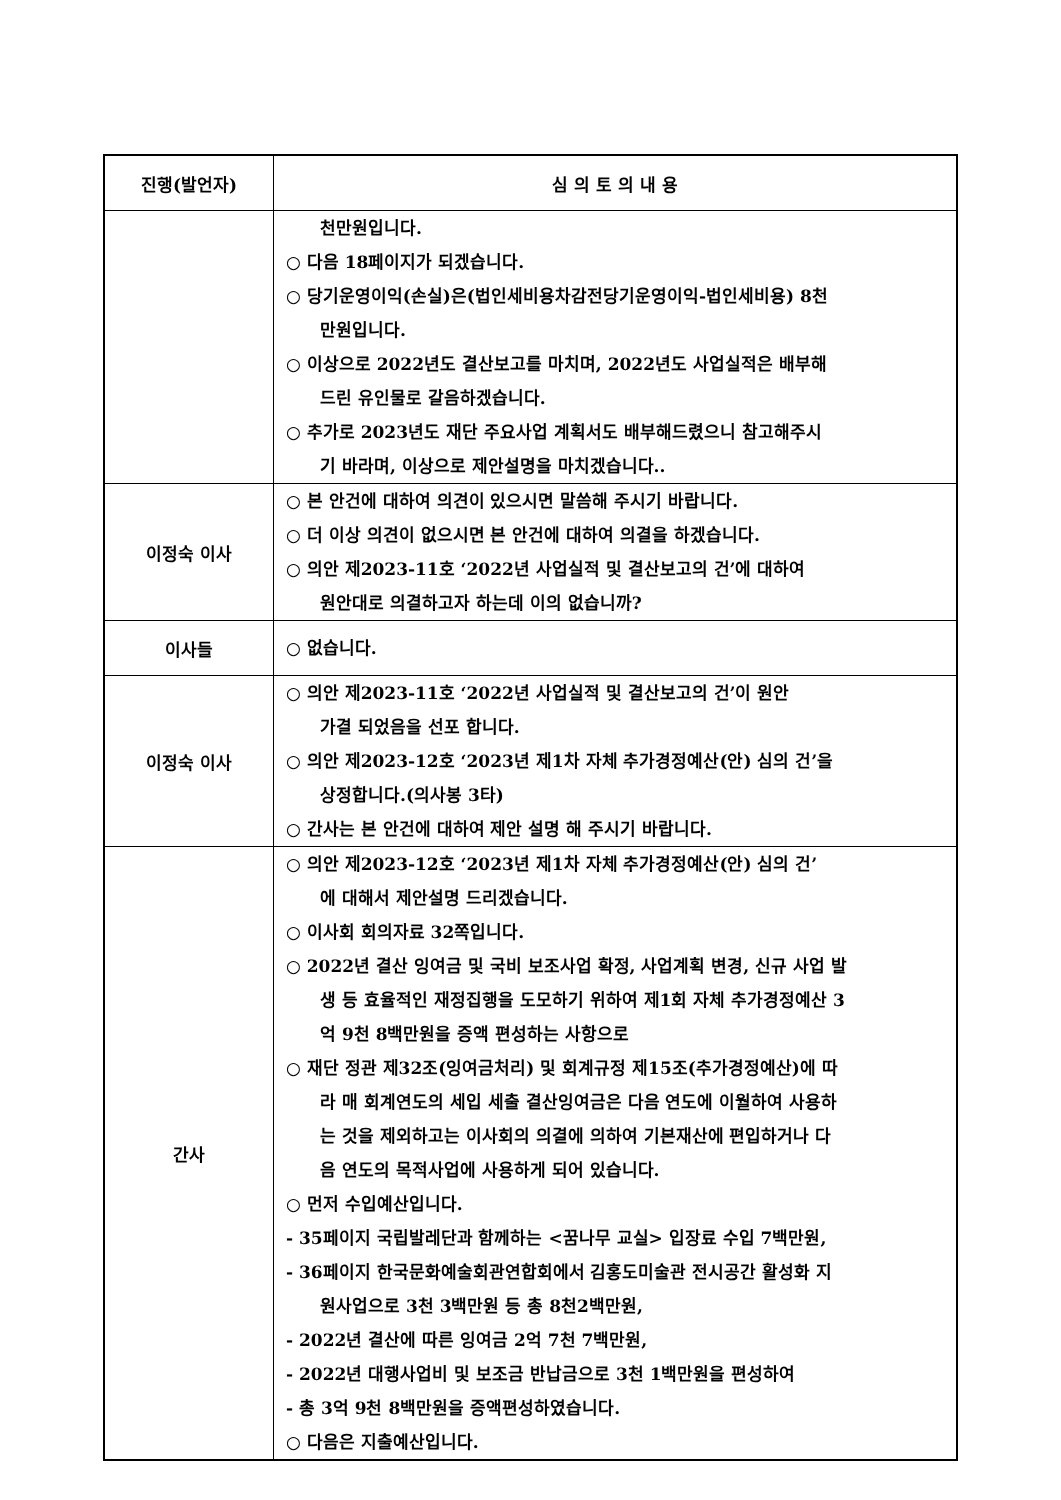| 진행(발언자) | 심 의 토 의 내 용 |
| --- | --- |
| | 천만원입니다. ○ 다음 18페이지가 되겠습니다. ○ 당기운영이익(손실)은(법인세비용차감전당기운영이익-법인세비용) 8천 만원입니다. ○ 이상으로 2022년도 결산보고를 마치며, 2022년도 사업실적은 배부해 드린 유인물로 갈음하겠습니다. ○ 추가로 2023년도 재단 주요사업 계획서도 배부해드렸으니 참고해주시 기 바라며, 이상으로 제안설명을 마치겠습니다.. |
| 이정숙 이사 | ○ 본 안건에 대하여 의견이 있으시면 말씀해 주시기 바랍니다. ○ 더 이상 의견이 없으시면 본 안건에 대하여 의결을 하겠습니다. ○ 의안 제2023-11호 ‘2022년 사업실적 및 결산보고의 건’에 대하여 원안대로 의결하고자 하는데 이의 없습니까? |
| 이사들 | ○ 없습니다. |
| 이정숙 이사 | ○ 의안 제2023-11호 ‘2022년 사업실적 및 결산보고의 건’이 원안 가결 되었음을 선포 합니다. ○ 의안 제2023-12호 ‘2023년 제1차 자체 추가경정예산(안) 심의 건’을 상정합니다.(의사봉 3타) ○ 간사는 본 안건에 대하여 제안 설명 해 주시기 바랍니다. |
| 간사 | ○ 의안 제2023-12호 ‘2023년 제1차 자체 추가경정예산(안) 심의 건’ 에 대해서 제안설명 드리겠습니다. ○ 이사회 회의자료 32쪽입니다. ○ 2022년 결산 잉여금 및 국비 보조사업 확정, 사업계획 변경, 신규 사업 발 생 등 효율적인 재정집행을 도모하기 위하여 제1회 자체 추가경정예산 3 억 9천 8백만원을 증액 편성하는 사항으로 ○ 재단 정관 제32조(잉여금처리) 및 회계규정 제15조(추가경정예산)에 따 라 매 회계연도의 세입 세출 결산잉여금은 다음 연도에 이월하여 사용하 는 것을 제외하고는 이사회의 의결에 의하여 기본재산에 편입하거나 다 음 연도의 목적사업에 사용하게 되어 있습니다. ○ 먼저 수입예산입니다. - 35페이지 국립발레단과 함께하는 <꿈나무 교실> 입장료 수입 7백만원, - 36페이지 한국문화예술회관연합회에서 김홍도미술관 전시공간 활성화 지 원사업으로 3천 3백만원 등 총 8천2백만원, - 2022년 결산에 따른 잉여금 2억 7천 7백만원, - 2022년 대행사업비 및 보조금 반납금으로 3천 1백만원을 편성하여 - 총 3억 9천 8백만원을 증액편성하였습니다. ○ 다음은 지출예산입니다. |